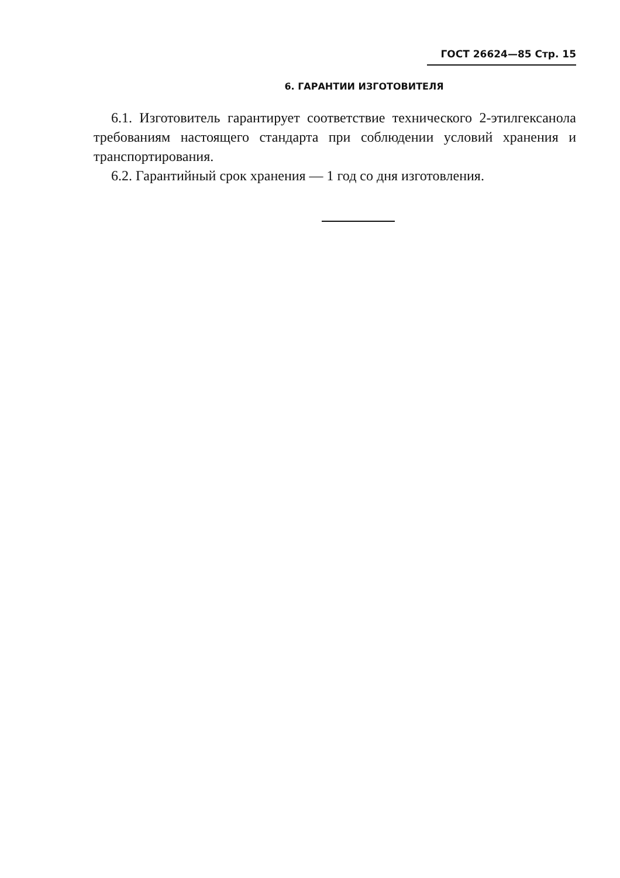ГОСТ 26624—85 Стр. 15
6. ГАРАНТИИ ИЗГОТОВИТЕЛЯ
6.1. Изготовитель гарантирует соответствие технического 2-этилгексанола требованиям настоящего стандарта при соблюдении условий хранения и транспортирования.
6.2. Гарантийный срок хранения — 1 год со дня изготовления.